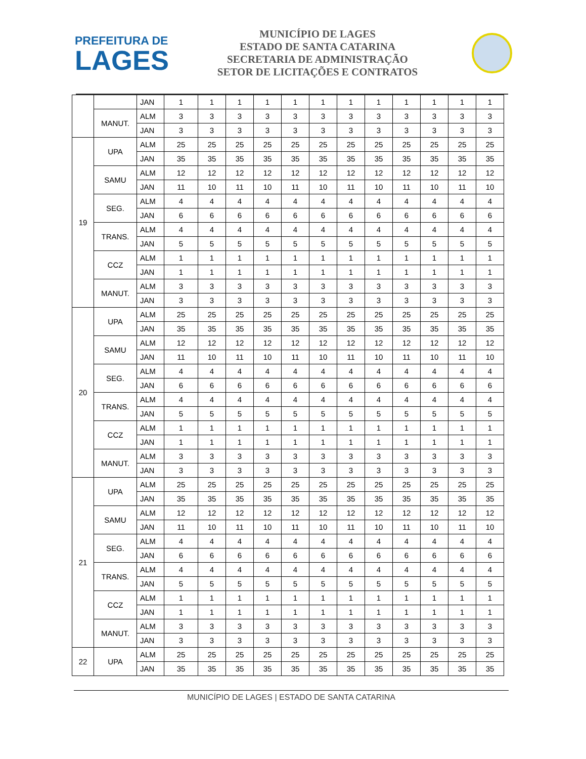PREFEITURA DE
LAGES
MUNICÍPIO DE LAGES
ESTADO DE SANTA CATARINA
SECRETARIA DE ADMINISTRAÇÃO
SETOR DE LICITAÇÕES E CONTRATOS
| | | JAN | 1 | 1 | 1 | 1 | 1 | 1 | 1 | 1 | 1 | 1 | 1 | 1 |
| | MANUT. | ALM | 3 | 3 | 3 | 3 | 3 | 3 | 3 | 3 | 3 | 3 | 3 | 3 |
| | | JAN | 3 | 3 | 3 | 3 | 3 | 3 | 3 | 3 | 3 | 3 | 3 | 3 |
| 19 | UPA | ALM | 25 | 25 | 25 | 25 | 25 | 25 | 25 | 25 | 25 | 25 | 25 | 25 |
| | | JAN | 35 | 35 | 35 | 35 | 35 | 35 | 35 | 35 | 35 | 35 | 35 | 35 |
| | SAMU | ALM | 12 | 12 | 12 | 12 | 12 | 12 | 12 | 12 | 12 | 12 | 12 | 12 |
| | | JAN | 11 | 10 | 11 | 10 | 11 | 10 | 11 | 10 | 11 | 10 | 11 | 10 |
| | SEG. | ALM | 4 | 4 | 4 | 4 | 4 | 4 | 4 | 4 | 4 | 4 | 4 | 4 |
| | | JAN | 6 | 6 | 6 | 6 | 6 | 6 | 6 | 6 | 6 | 6 | 6 | 6 |
| | TRANS. | ALM | 4 | 4 | 4 | 4 | 4 | 4 | 4 | 4 | 4 | 4 | 4 | 4 |
| | | JAN | 5 | 5 | 5 | 5 | 5 | 5 | 5 | 5 | 5 | 5 | 5 | 5 |
| | CCZ | ALM | 1 | 1 | 1 | 1 | 1 | 1 | 1 | 1 | 1 | 1 | 1 | 1 |
| | | JAN | 1 | 1 | 1 | 1 | 1 | 1 | 1 | 1 | 1 | 1 | 1 | 1 |
| | MANUT. | ALM | 3 | 3 | 3 | 3 | 3 | 3 | 3 | 3 | 3 | 3 | 3 | 3 |
| | | JAN | 3 | 3 | 3 | 3 | 3 | 3 | 3 | 3 | 3 | 3 | 3 | 3 |
| 20 | UPA | ALM | 25 | 25 | 25 | 25 | 25 | 25 | 25 | 25 | 25 | 25 | 25 | 25 |
| | | JAN | 35 | 35 | 35 | 35 | 35 | 35 | 35 | 35 | 35 | 35 | 35 | 35 |
| | SAMU | ALM | 12 | 12 | 12 | 12 | 12 | 12 | 12 | 12 | 12 | 12 | 12 | 12 |
| | | JAN | 11 | 10 | 11 | 10 | 11 | 10 | 11 | 10 | 11 | 10 | 11 | 10 |
| | SEG. | ALM | 4 | 4 | 4 | 4 | 4 | 4 | 4 | 4 | 4 | 4 | 4 | 4 |
| | | JAN | 6 | 6 | 6 | 6 | 6 | 6 | 6 | 6 | 6 | 6 | 6 | 6 |
| | TRANS. | ALM | 4 | 4 | 4 | 4 | 4 | 4 | 4 | 4 | 4 | 4 | 4 | 4 |
| | | JAN | 5 | 5 | 5 | 5 | 5 | 5 | 5 | 5 | 5 | 5 | 5 | 5 |
| | CCZ | ALM | 1 | 1 | 1 | 1 | 1 | 1 | 1 | 1 | 1 | 1 | 1 | 1 |
| | | JAN | 1 | 1 | 1 | 1 | 1 | 1 | 1 | 1 | 1 | 1 | 1 | 1 |
| | MANUT. | ALM | 3 | 3 | 3 | 3 | 3 | 3 | 3 | 3 | 3 | 3 | 3 | 3 |
| | | JAN | 3 | 3 | 3 | 3 | 3 | 3 | 3 | 3 | 3 | 3 | 3 | 3 |
| 21 | UPA | ALM | 25 | 25 | 25 | 25 | 25 | 25 | 25 | 25 | 25 | 25 | 25 | 25 |
| | | JAN | 35 | 35 | 35 | 35 | 35 | 35 | 35 | 35 | 35 | 35 | 35 | 35 |
| | SAMU | ALM | 12 | 12 | 12 | 12 | 12 | 12 | 12 | 12 | 12 | 12 | 12 | 12 |
| | | JAN | 11 | 10 | 11 | 10 | 11 | 10 | 11 | 10 | 11 | 10 | 11 | 10 |
| | SEG. | ALM | 4 | 4 | 4 | 4 | 4 | 4 | 4 | 4 | 4 | 4 | 4 | 4 |
| | | JAN | 6 | 6 | 6 | 6 | 6 | 6 | 6 | 6 | 6 | 6 | 6 | 6 |
| | TRANS. | ALM | 4 | 4 | 4 | 4 | 4 | 4 | 4 | 4 | 4 | 4 | 4 | 4 |
| | | JAN | 5 | 5 | 5 | 5 | 5 | 5 | 5 | 5 | 5 | 5 | 5 | 5 |
| | CCZ | ALM | 1 | 1 | 1 | 1 | 1 | 1 | 1 | 1 | 1 | 1 | 1 | 1 |
| | | JAN | 1 | 1 | 1 | 1 | 1 | 1 | 1 | 1 | 1 | 1 | 1 | 1 |
| | MANUT. | ALM | 3 | 3 | 3 | 3 | 3 | 3 | 3 | 3 | 3 | 3 | 3 | 3 |
| | | JAN | 3 | 3 | 3 | 3 | 3 | 3 | 3 | 3 | 3 | 3 | 3 | 3 |
| 22 | UPA | ALM | 25 | 25 | 25 | 25 | 25 | 25 | 25 | 25 | 25 | 25 | 25 | 25 |
| | | JAN | 35 | 35 | 35 | 35 | 35 | 35 | 35 | 35 | 35 | 35 | 35 | 35 |
MUNICÍPIO DE LAGES | ESTADO DE SANTA CATARINA